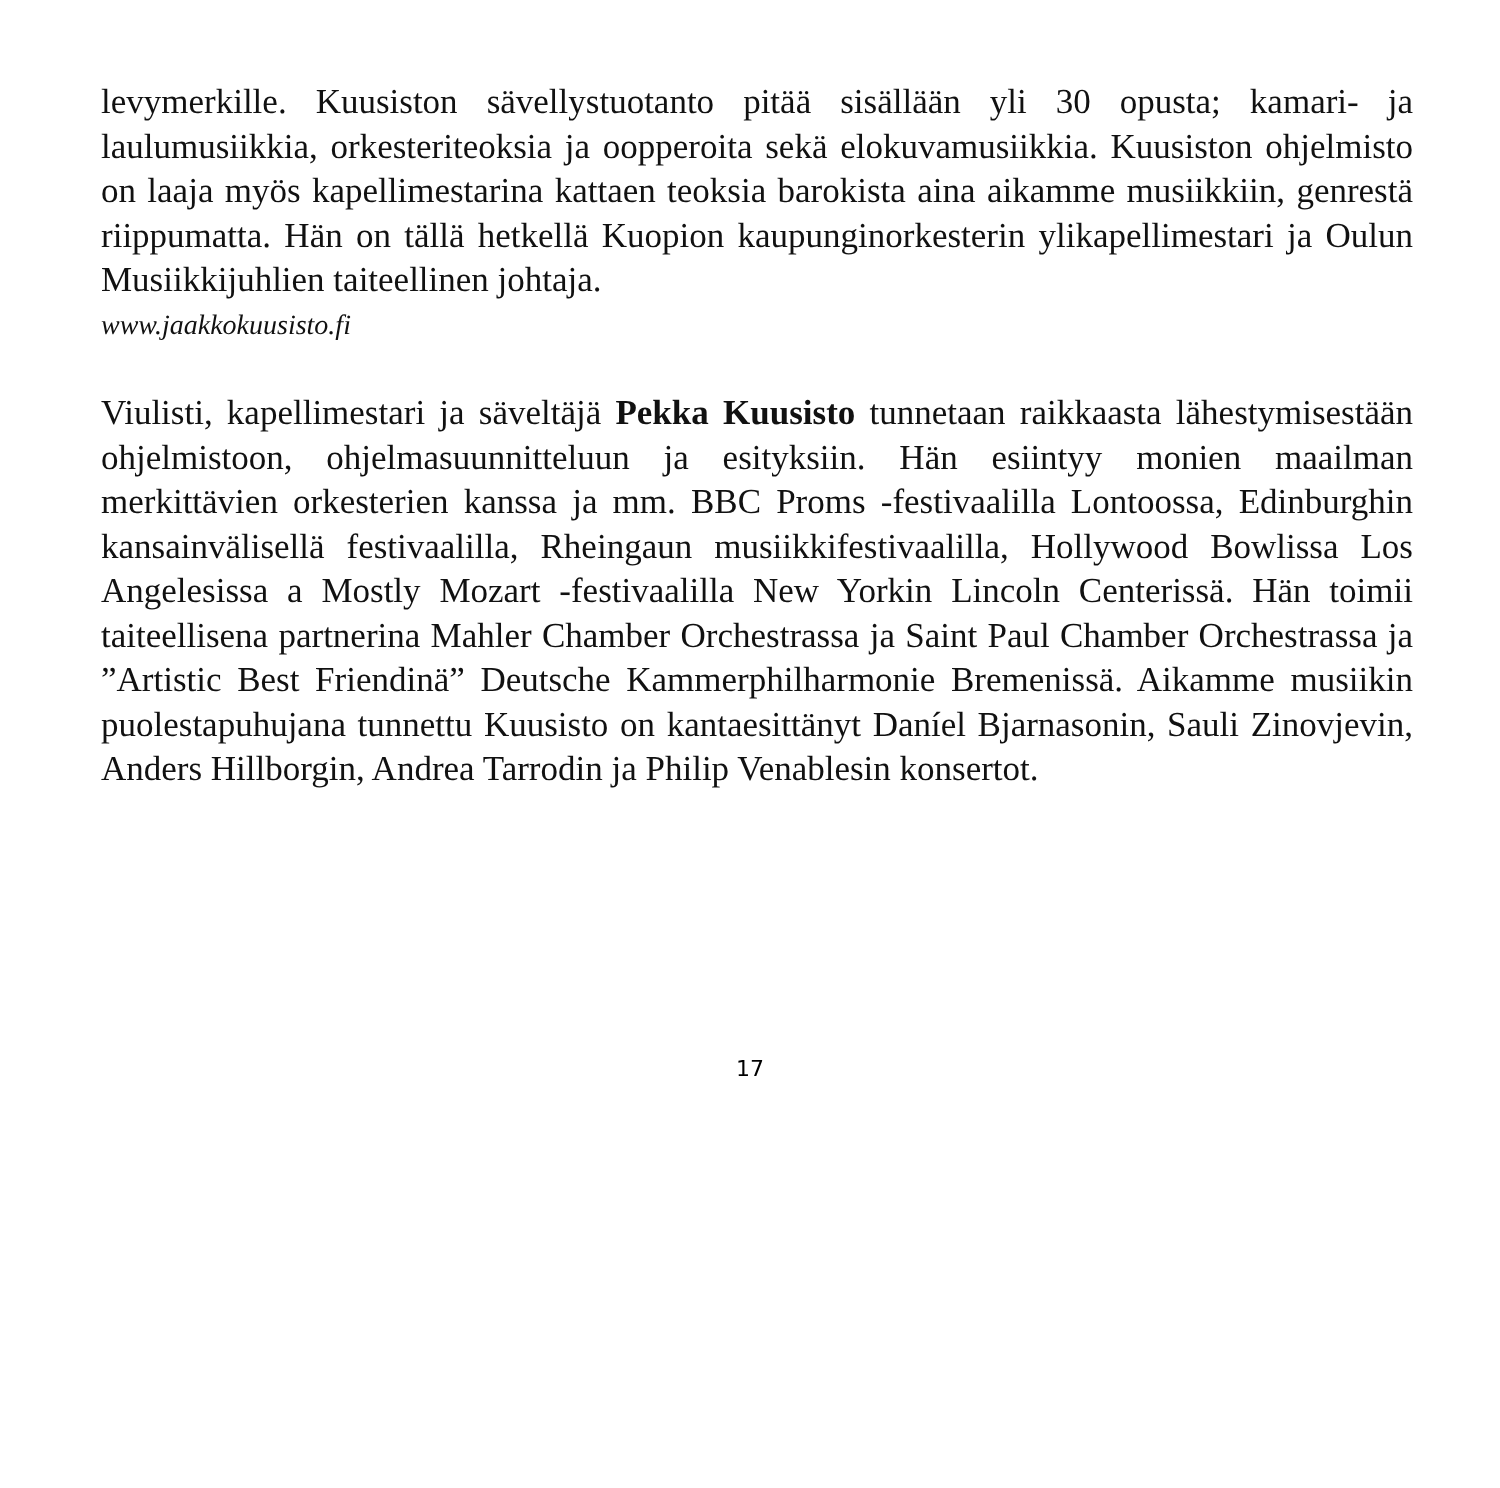levymerkille. Kuusiston sävellystuotanto pitää sisällään yli 30 opusta; kamari- ja laulumusiikkia, orkesteriteoksia ja oopperoita sekä elokuvamusiikkia. Kuusiston ohjelmisto on laaja myös kapellimestarina kattaen teoksia barokista aina aikamme musiikkiin, genrestä riippumatta. Hän on tällä hetkellä Kuopion kaupunginorkesterin ylikapellimestari ja Oulun Musiikkijuhlien taiteellinen johtaja.
www.jaakkokuusisto.fi
Viulisti, kapellimestari ja säveltäjä Pekka Kuusisto tunnetaan raikkaasta lähestymisestään ohjelmistoon, ohjelmasuunnitteluun ja esityksiin. Hän esiintyy monien maailman merkittävien orkesterien kanssa ja mm. BBC Proms -festivaalilla Lontoossa, Edinburghin kansainvälisellä festivaalilla, Rheingaun musiikkifestivaalilla, Hollywood Bowlissa Los Angelesissa a Mostly Mozart -festivaalilla New Yorkin Lincoln Centerissä. Hän toimii taiteellisena partnerina Mahler Chamber Orchestrassa ja Saint Paul Chamber Orchestrassa ja ”Artistic Best Friendinä” Deutsche Kammerphilharmonie Bremenissä. Aikamme musiikin puolestapuhujana tunnettu Kuusisto on kantaesittänyt Daníel Bjarnasonin, Sauli Zinovjevin, Anders Hillborgin, Andrea Tarrodin ja Philip Venablesin konsertot.
17